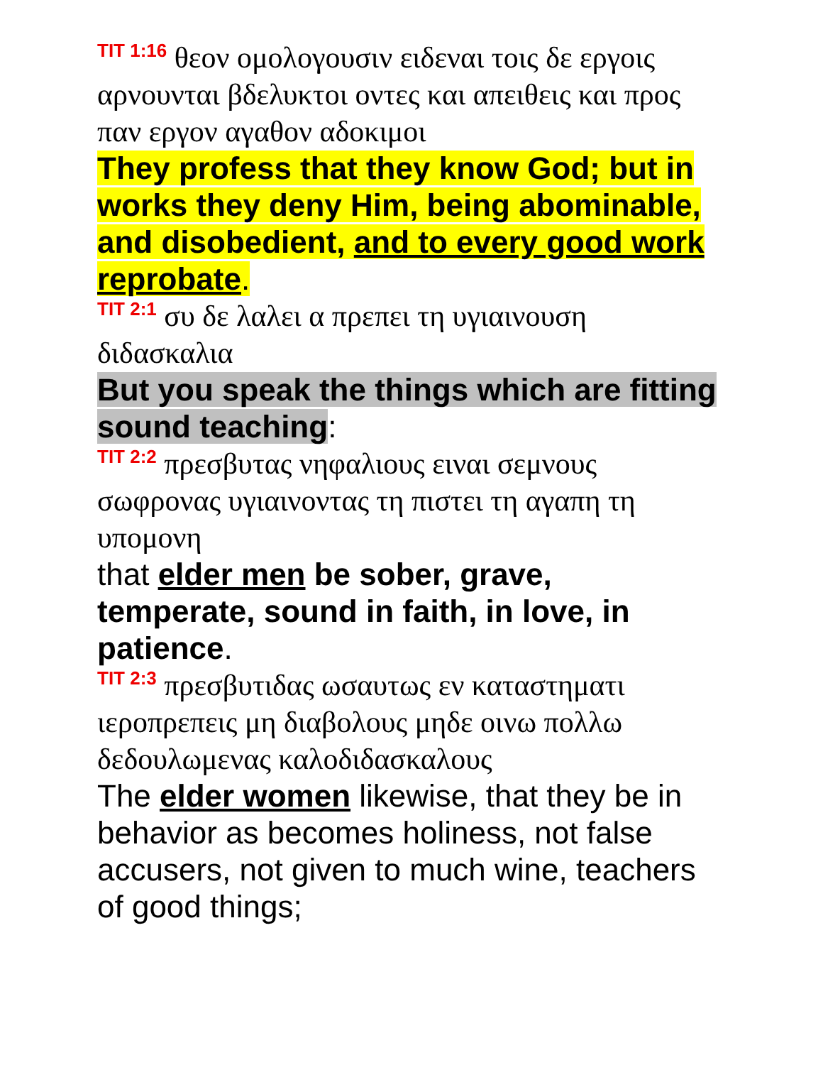TIT 1:16 θεον ομολογουσιν ειδεναι τοις δε εργοις αρνουνται βδελυκτοι οντες και απειθεις και προς παν εργον αγαθον αδοκιμοι
They profess that they know God; but in works they deny Him, being abominable, and disobedient, and to every good work reprobate.
TIT 2:1 συ δε λαλει α πρεπει τη υγιαινουση διδασκαλια
But you speak the things which are fitting sound teaching:
TIT 2:2 πρεσβυτας νηφαλιους ειναι σεμνους σωφρονας υγιαινοντας τη πιστει τη αγαπη τη υπομονη
that elder men be sober, grave, temperate, sound in faith, in love, in patience.
TIT 2:3 πρεσβυτιδας ωσαυτως εν καταστηματι ιεροπρεπεις μη διαβολους μηδε οινω πολλω δεδουλωμενας καλοδιδασκαλους
The elder women likewise, that they be in behavior as becomes holiness, not false accusers, not given to much wine, teachers of good things;